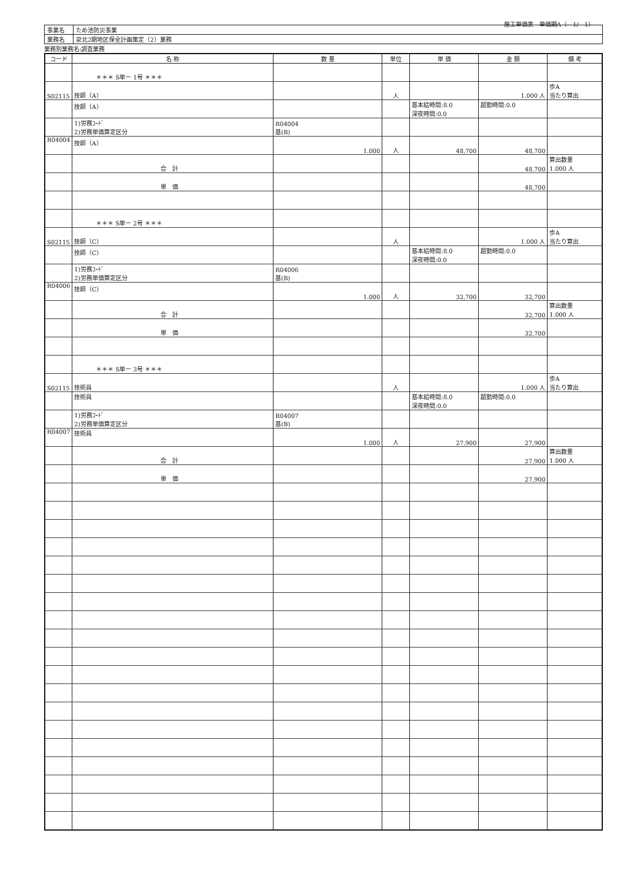施工単価表　単価期A（　1/　1）
| 事業名 | ため池防災事業 |
| 業務名 | 泉北2期地区保全計画策定（2）業務 |
業務別業務名:調査業務
| コード | 名 称 | 数 量 | 単位 | 単 価 | 金 額 | 備 考 |
| --- | --- | --- | --- | --- | --- | --- |
| | ＊＊＊ S単ー 1号 ＊＊＊ | | | | | |
| S02115 | 技師（A） | | 人 | | 1.000 人 | 歩A 当たり算出 |
| | 技師（A） | | | 基本給時間:8.0 深夜時間:0.0 | 超勤時間:0.0 | |
| | 1)労務ｺｰﾄﾞ 2)労務単価算定区分 | R04004 基(B) | | | | |
| R04004 | 技師（A） | 1.000 | 人 | 48,700 | 48,700 | |
| | 合 計 | | | | 48,700 | 算出数量 1.000 人 |
| | 単 価 | | | | 48,700 | |
| | ＊＊＊ S単ー 2号 ＊＊＊ | | | | | |
| S02115 | 技師（C） | | 人 | | 1.000 人 | 歩A 当たり算出 |
| | 技師（C） | | | 基本給時間:8.0 深夜時間:0.0 | 超勤時間:0.0 | |
| | 1)労務ｺｰﾄﾞ 2)労務単価算定区分 | R04006 基(B) | | | | |
| R04006 | 技師（C） | 1.000 | 人 | 32,700 | 32,700 | |
| | 合 計 | | | | 32,700 | 算出数量 1.000 人 |
| | 単 価 | | | | 32,700 | |
| | ＊＊＊ S単ー 3号 ＊＊＊ | | | | | |
| S02115 | 技術員 | | 人 | | 1.000 人 | 歩A 当たり算出 |
| | 技術員 | | | 基本給時間:8.0 深夜時間:0.0 | 超勤時間:0.0 | |
| | 1)労務ｺｰﾄﾞ 2)労務単価算定区分 | R04007 基(B) | | | | |
| R04007 | 技術員 | 1.000 | 人 | 27,900 | 27,900 | |
| | 合 計 | | | | 27,900 | 算出数量 1.000 人 |
| | 単 価 | | | | 27,900 | |